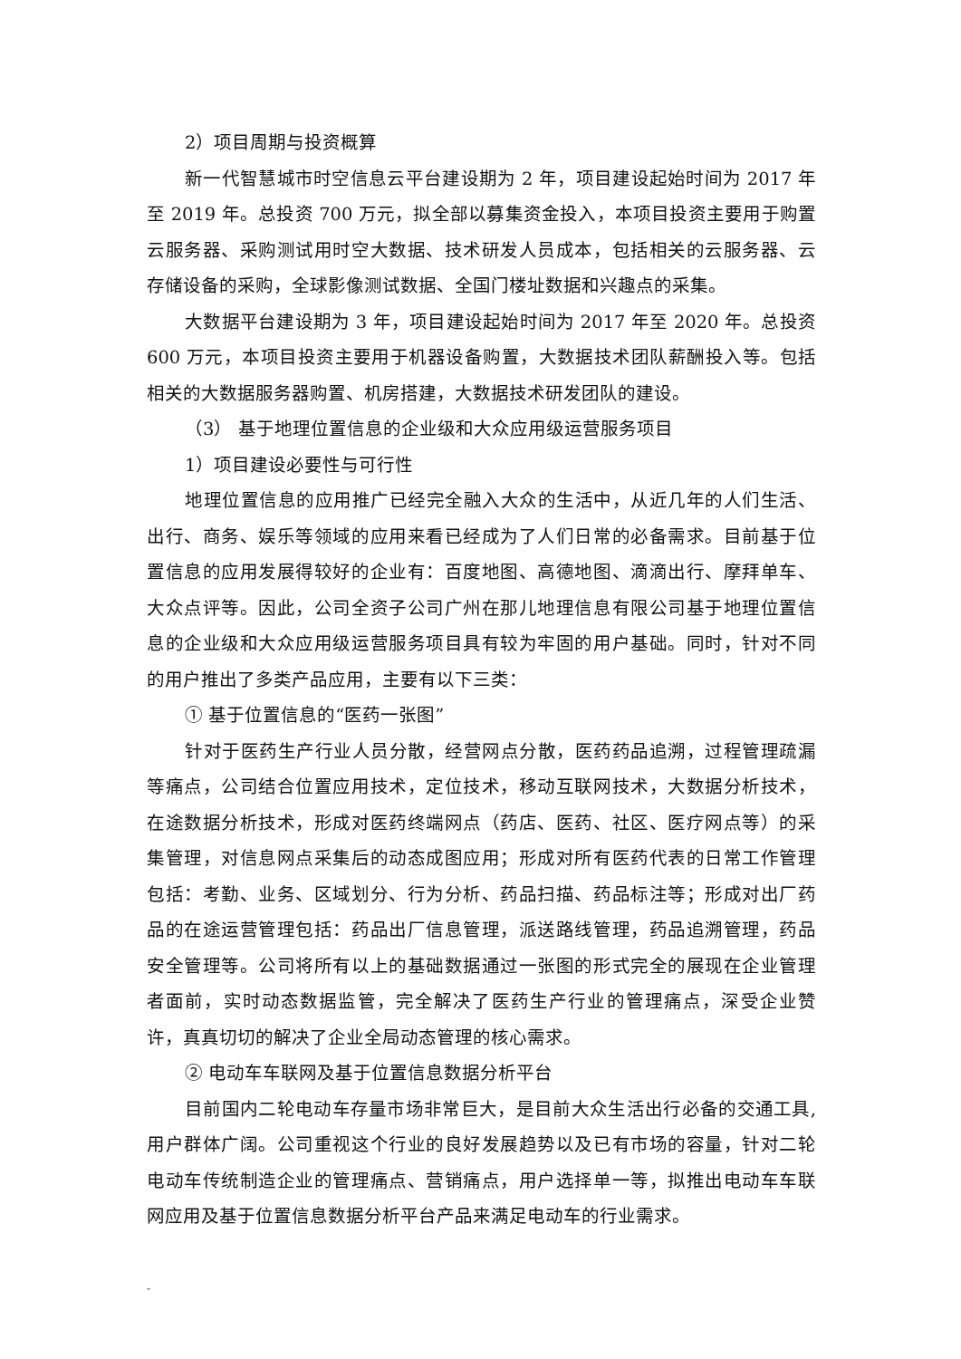2）项目周期与投资概算
新一代智慧城市时空信息云平台建设期为 2 年，项目建设起始时间为 2017 年至 2019 年。总投资 700 万元，拟全部以募集资金投入，本项目投资主要用于购置云服务器、采购测试用时空大数据、技术研发人员成本，包括相关的云服务器、云存储设备的采购，全球影像测试数据、全国门楼址数据和兴趣点的采集。
大数据平台建设期为 3 年，项目建设起始时间为 2017 年至 2020 年。总投资 600 万元，本项目投资主要用于机器设备购置，大数据技术团队薪酬投入等。包括相关的大数据服务器购置、机房搭建，大数据技术研发团队的建设。
（3） 基于地理位置信息的企业级和大众应用级运营服务项目
1）项目建设必要性与可行性
地理位置信息的应用推广已经完全融入大众的生活中，从近几年的人们生活、出行、商务、娱乐等领域的应用来看已经成为了人们日常的必备需求。目前基于位置信息的应用发展得较好的企业有：百度地图、高德地图、滴滴出行、摩拜单车、大众点评等。因此，公司全资子公司广州在那儿地理信息有限公司基于地理位置信息的企业级和大众应用级运营服务项目具有较为牢固的用户基础。同时，针对不同的用户推出了多类产品应用，主要有以下三类：
① 基于位置信息的“医药一张图”
针对于医药生产行业人员分散，经营网点分散，医药药品追溯，过程管理疏漏等痛点，公司结合位置应用技术，定位技术，移动互联网技术，大数据分析技术，在途数据分析技术，形成对医药终端网点（药店、医药、社区、医疗网点等）的采集管理，对信息网点采集后的动态成图应用；形成对所有医药代表的日常工作管理包括：考勤、业务、区域划分、行为分析、药品扫描、药品标注等；形成对出厂药品的在途运营管理包括：药品出厂信息管理，派送路线管理，药品追溯管理，药品安全管理等。公司将所有以上的基础数据通过一张图的形式完全的展现在企业管理者面前，实时动态数据监管，完全解决了医药生产行业的管理痛点，深受企业赞许，真真切切的解决了企业全局动态管理的核心需求。
② 电动车车联网及基于位置信息数据分析平台
目前国内二轮电动车存量市场非常巨大，是目前大众生活出行必备的交通工具,用户群体广阔。公司重视这个行业的良好发展趋势以及已有市场的容量，针对二轮电动车传统制造企业的管理痛点、营销痛点，用户选择单一等，拟推出电动车车联网应用及基于位置信息数据分析平台产品来满足电动车的行业需求。
-